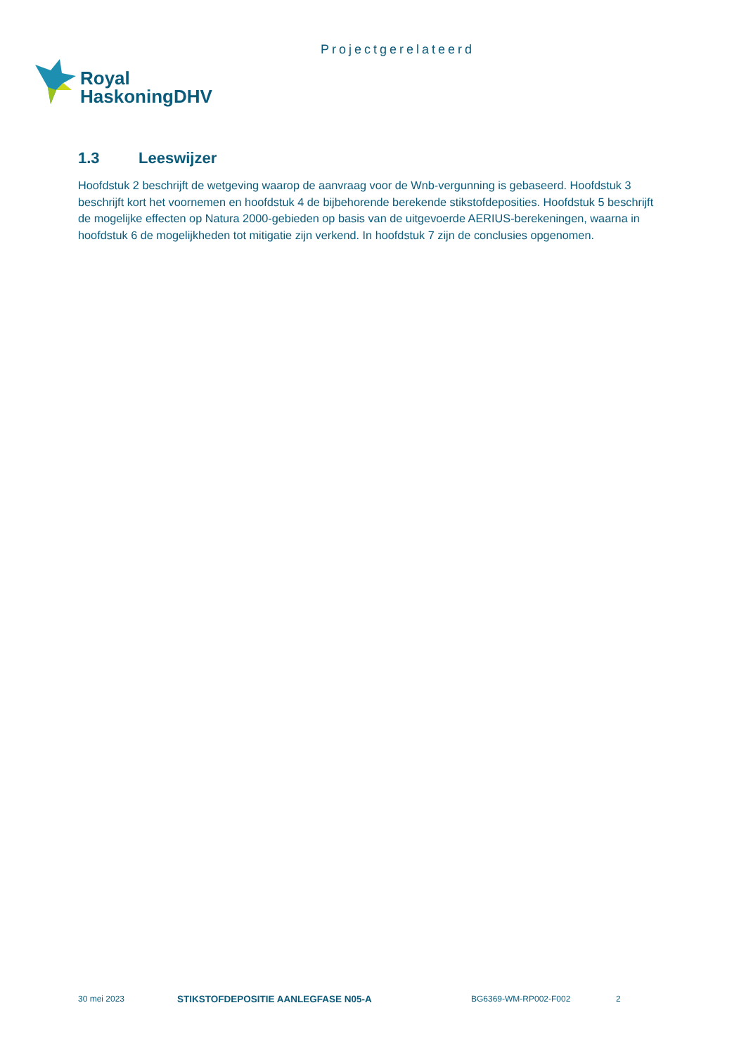Projectgerelateerd
Royal
HaskoningDHV
1.3 Leeswijzer
Hoofdstuk 2 beschrijft de wetgeving waarop de aanvraag voor de Wnb-vergunning is gebaseerd. Hoofdstuk 3 beschrijft kort het voornemen en hoofdstuk 4 de bijbehorende berekende stikstofdeposities. Hoofdstuk 5 beschrijft de mogelijke effecten op Natura 2000-gebieden op basis van de uitgevoerde AERIUS-berekeningen, waarna in hoofdstuk 6 de mogelijkheden tot mitigatie zijn verkend. In hoofdstuk 7 zijn de conclusies opgenomen.
30 mei 2023 STIKSTOFDEPOSITIE AANLEGFASE N05-A BG6369-WM-RP002-F002 2